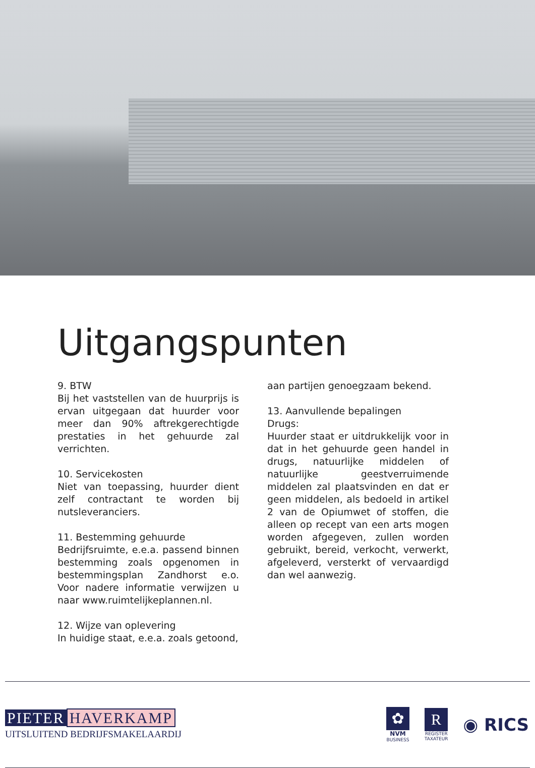Uitgangspunten
9. BTW
Bij het vaststellen van de huurprijs is ervan uitgegaan dat huurder voor meer dan 90% aftrekgerechtigde prestaties in het gehuurde zal verrichten.
10. Servicekosten
Niet van toepassing, huurder dient zelf contractant te worden bij nutsleveranciers.
11. Bestemming gehuurde
Bedrijfsruimte, e.e.a. passend binnen bestemming zoals opgenomen in bestemmingsplan Zandhorst e.o. Voor nadere informatie verwijzen u naar www.ruimtelijkeplannen.nl.
12. Wijze van oplevering
In huidige staat, e.e.a. zoals getoond,
aan partijen genoegzaam bekend.
13. Aanvullende bepalingen
Drugs:
Huurder staat er uitdrukkelijk voor in dat in het gehuurde geen handel in drugs, natuurlijke middelen of natuurlijke geestverruimende middelen zal plaatsvinden en dat er geen middelen, als bedoeld in artikel 2 van de Opiumwet of stoffen, die alleen op recept van een arts mogen worden afgegeven, zullen worden gebruikt, bereid, verkocht, verwerkt, afgeleverd, versterkt of vervaardigd dan wel aanwezig.
PIETER HAVERKAMP
UITSLUITEND BEDRIJFSMAKELAARDIJ
✿
NVM
BUSINESS
R
REGISTER
TAXATEUR
◉ RICS